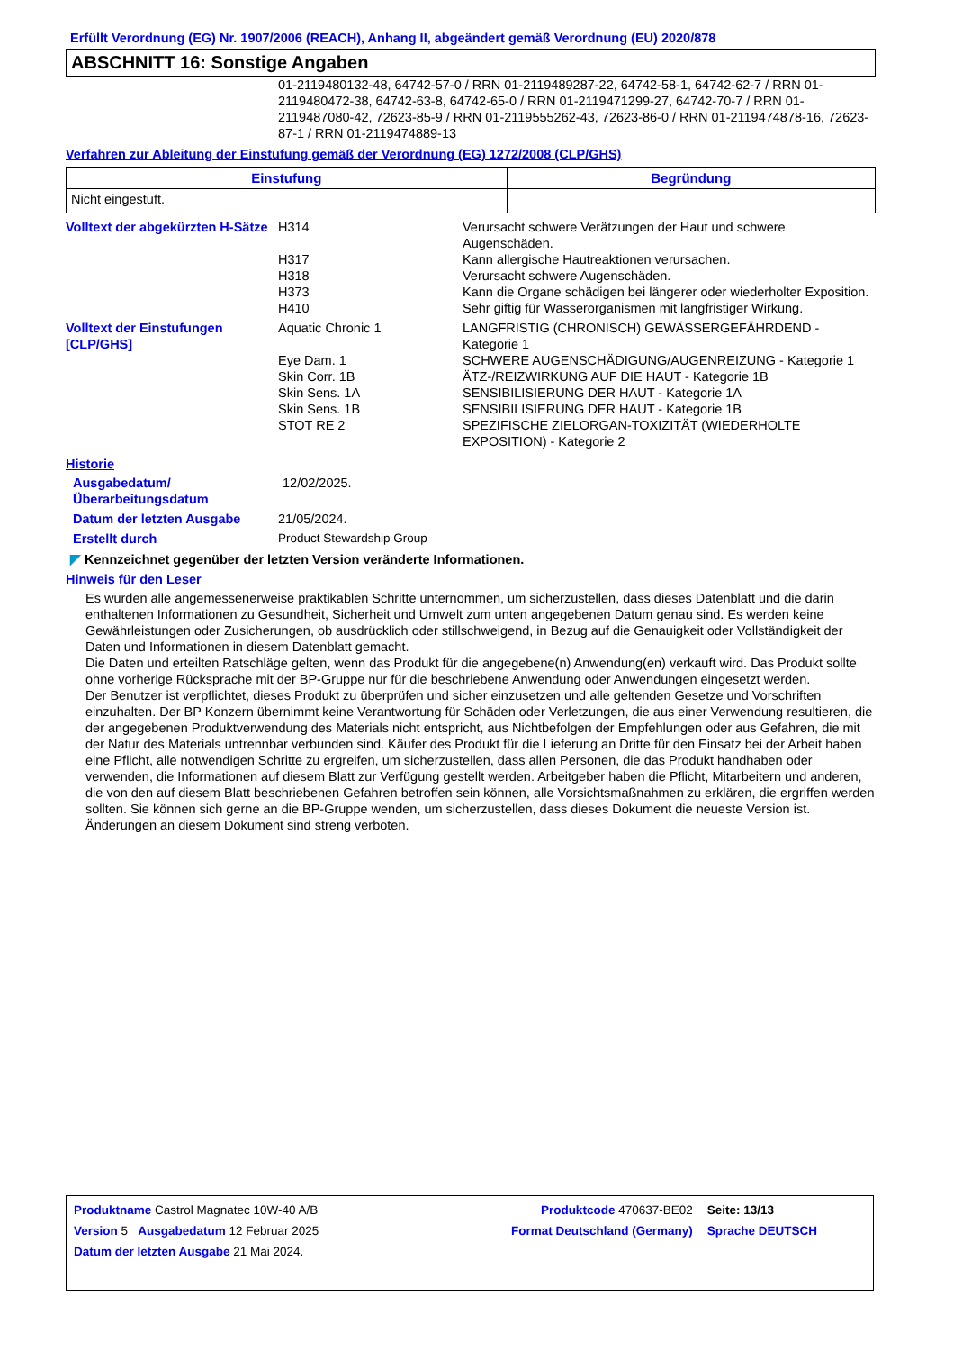Erfüllt Verordnung (EG) Nr. 1907/2006 (REACH), Anhang II, abgeändert gemäß Verordnung (EU) 2020/878
ABSCHNITT 16: Sonstige Angaben
01-2119480132-48, 64742-57-0 / RRN 01-2119489287-22, 64742-58-1, 64742-62-7 / RRN 01-2119480472-38, 64742-63-8, 64742-65-0 / RRN 01-2119471299-27, 64742-70-7 / RRN 01-2119487080-42, 72623-85-9 / RRN 01-2119555262-43, 72623-86-0 / RRN 01-2119474878-16, 72623-87-1 / RRN 01-2119474889-13
Verfahren zur Ableitung der Einstufung gemäß der Verordnung (EG) 1272/2008 (CLP/GHS)
| Einstufung | Begründung |
| --- | --- |
| Nicht eingestuft. | |
| Volltext der abgekürzten H-Sätze | H314 | Verursacht schwere Verätzungen der Haut und schwere Augenschäden. |
| | H317 | Kann allergische Hautreaktionen verursachen. |
| | H318 | Verursacht schwere Augenschäden. |
| | H373 | Kann die Organe schädigen bei längerer oder wiederholter Exposition. |
| | H410 | Sehr giftig für Wasserorganismen mit langfristiger Wirkung. |
| Volltext der Einstufungen [CLP/GHS] | Aquatic Chronic 1 | LANGFRISTIG (CHRONISCH) GEWÄSSERGEFÄHRDEND - Kategorie 1 |
| | Eye Dam. 1 | SCHWERE AUGENSCHÄDIGUNG/AUGENREIZUNG - Kategorie 1 |
| | Skin Corr. 1B | ÄTZ-/REIZWIRKUNG AUF DIE HAUT - Kategorie 1B |
| | Skin Sens. 1A | SENSIBILISIERUNG DER HAUT - Kategorie 1A |
| | Skin Sens. 1B | SENSIBILISIERUNG DER HAUT - Kategorie 1B |
| | STOT RE 2 | SPEZIFISCHE ZIELORGAN-TOXIZITÄT (WIEDERHOLTE EXPOSITION) - Kategorie 2 |
Historie
| Ausgabedatum/ Überarbeitungsdatum | 12/02/2025. |
| Datum der letzten Ausgabe | 21/05/2024. |
| Erstellt durch | Product Stewardship Group |
◤ Kennzeichnet gegenüber der letzten Version veränderte Informationen.
Hinweis für den Leser
Es wurden alle angemessenerweise praktikablen Schritte unternommen, um sicherzustellen, dass dieses Datenblatt und die darin enthaltenen Informationen zu Gesundheit, Sicherheit und Umwelt zum unten angegebenen Datum genau sind. Es werden keine Gewährleistungen oder Zusicherungen, ob ausdrücklich oder stillschweigend, in Bezug auf die Genauigkeit oder Vollständigkeit der Daten und Informationen in diesem Datenblatt gemacht.
Die Daten und erteilten Ratschläge gelten, wenn das Produkt für die angegebene(n) Anwendung(en) verkauft wird. Das Produkt sollte ohne vorherige Rücksprache mit der BP-Gruppe nur für die beschriebene Anwendung oder Anwendungen eingesetzt werden.
Der Benutzer ist verpflichtet, dieses Produkt zu überprüfen und sicher einzusetzen und alle geltenden Gesetze und Vorschriften einzuhalten. Der BP Konzern übernimmt keine Verantwortung für Schäden oder Verletzungen, die aus einer Verwendung resultieren, die der angegebenen Produktverwendung des Materials nicht entspricht, aus Nichtbefolgen der Empfehlungen oder aus Gefahren, die mit der Natur des Materials untrennbar verbunden sind. Käufer des Produkt für die Lieferung an Dritte für den Einsatz bei der Arbeit haben eine Pflicht, alle notwendigen Schritte zu ergreifen, um sicherzustellen, dass allen Personen, die das Produkt handhaben oder verwenden, die Informationen auf diesem Blatt zur Verfügung gestellt werden. Arbeitgeber haben die Pflicht, Mitarbeitern und anderen, die von den auf diesem Blatt beschriebenen Gefahren betroffen sein können, alle Vorsichtsmaßnahmen zu erklären, die ergriffen werden sollten. Sie können sich gerne an die BP-Gruppe wenden, um sicherzustellen, dass dieses Dokument die neueste Version ist. Änderungen an diesem Dokument sind streng verboten.
| Produktname Castrol Magnatec 10W-40 A/B | Produktcode 470637-BE02 | | Seite: 13/13 |
| Version 5 Ausgabedatum 12 Februar 2025 | Format Deutschland (Germany) | | Sprache DEUTSCH |
| Datum der letzten Ausgabe 21 Mai 2024. | | | |